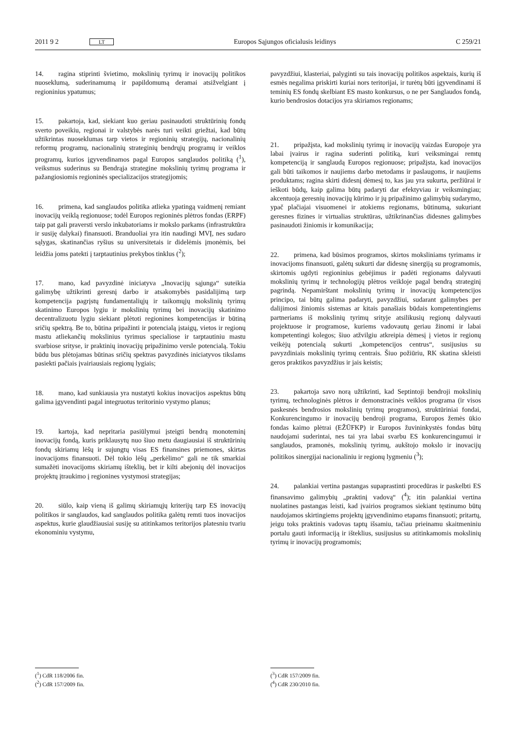2011 9 2 LT Europos Sąjungos oficialusis leidinys C 259/21
14. ragina stiprinti švietimo, mokslinių tyrimų ir inovacijų politikos nuoseklumą, suderinamumą ir papildomumą deramai atsižvelgiant į regioninius ypatumus;
15. pakartoja, kad, siekiant kuo geriau pasinaudoti struktūrinių fondų sverto poveikiu, regionai ir valstybės narės turi veikti griežtai, kad būtų užtikrintas nuoseklumas tarp vietos ir regioninių strategijų, nacionalinių reformų programų, nacionalinių strateginių bendrųjų programų ir veiklos programų, kurios įgyvendinamos pagal Europos sanglaudos politiką (<sup>1</sup>), veiksmus suderinus su Bendrąja strategine mokslinių tyrimų programa ir pažangiosiomis regioninės specializacijos strategijomis;
16. primena, kad sanglaudos politika atlieka ypatingą vaidmenį remiant inovacijų veiklą regionuose; todėl Europos regioninės plėtros fondas (ERPF) taip pat gali praversti verslo inkubatoriams ir mokslo parkams (infrastruktūra ir susiję dalykai) finansuoti. Branduoliai yra itin naudingi MVĮ, nes sudaro sąlygas, skatinančias ryšius su universitetais ir didelėmis įmonėmis, bei leidžia joms patekti į tarptautinius prekybos tinklus (<sup>2</sup>);
17. mano, kad pavyzdinė iniciatyva „Inovacijų sąjunga“ suteikia galimybę užtikrinti geresnį darbo ir atsakomybės pasidalijimą tarp kompetencija pagrįstų fundamentaliųjų ir taikomųjų mokslinių tyrimų skatinimo Europos lygiu ir mokslinių tyrimų bei inovacijų skatinimo decentralizuotu lygiu siekiant plėtoti regionines kompetencijas ir būtiną sričių spektrą. Be to, būtina pripažinti ir potencialą įstaigų, vietos ir regionų mastu atliekančių mokslinius tyrimus specialiose ir tarptautiniu mastu svarbiose srityse, ir praktinių inovacijų pripažinimo versle potencialą. Tokiu būdu bus plėtojamas būtinas sričių spektras pavyzdinės iniciatyvos tikslams pasiekti pačiais įvairiausiais regionų lygiais;
18. mano, kad sunkiausia yra nustatyti kokius inovacijos aspektus būtų galima įgyvendinti pagal integruotus teritorinio vystymo planus;
19. kartoja, kad nepritaria pasiūlymui įsteigti bendrą monoteminį inovacijų fondą, kuris priklausytų nuo šiuo metu daugiausiai iš struktūrinių fondų skiriamų lėšų ir sujungtų visas ES finansines priemones, skirtas inovacijoms finansuoti. Dėl tokio lėšų „perkėlimo“ gali ne tik smarkiai sumažėti inovacijoms skiriamų išteklių, bet ir kilti abejonių dėl inovacijos projektų įtraukimo į regionines vystymosi strategijas;
20. siūlo, kaip vieną iš galimų skiriamųjų kriterijų tarp ES inovacijų politikos ir sanglaudos, kad sanglaudos politika galėtų remti tuos inovacijos aspektus, kurie glaudžiausiai susiję su atitinkamos teritorijos platesniu tvariu ekonominiu vystymu,
(<sup>1</sup>) CdR 118/2006 fin.
(<sup>2</sup>) CdR 157/2009 fin.
pavyzdžiui, klasteriai, palyginti su tais inovacijų politikos aspektais, kurių iš esmės negalima priskirti kuriai nors teritorijai, ir turėtų būti įgyvendinami iš teminių ES fondų skelbiant ES masto konkursus, o ne per Sanglaudos fondą, kurio bendrosios dotacijos yra skiriamos regionams;
21. pripažįsta, kad mokslinių tyrimų ir inovacijų vaizdas Europoje yra labai įvairus ir ragina suderinti politiką, kuri veiksmingai remtų kompetenciją ir sanglaudą Europos regionuose; pripažįsta, kad inovacijos gali būti taikomos ir naujiems darbo metodams ir paslaugoms, ir naujiems produktams; ragina skirti didesnį dėmesį to, kas jau yra sukurta, peržiūrai ir ieškoti būdų, kaip galima būtų padaryti dar efektyviau ir veiksmingiau; akcentuoja geresnių inovacijų kūrimo ir jų pripažinimo galimybių sudarymo, ypač plačiajai visuomenei ir atokiems regionams, būtinumą, sukuriant geresnes fizines ir virtualias struktūras, užtikrinančias didesnes galimybes pasinaudoti žiniomis ir komunikacija;
22. primena, kad būsimos programos, skirtos moksliniams tyrimams ir inovacijoms finansuoti, galėtų sukurti dar didesnę sinergiją su programomis, skirtomis ugdyti regioninius gebėjimus ir padėti regionams dalyvauti mokslinių tyrimų ir technologijų plėtros veikloje pagal bendrą strateginį pagrindą. Nepamirštant mokslinių tyrimų ir inovacijų kompetencijos principo, tai būtų galima padaryti, pavyzdžiui, sudarant galimybes per dalijimosi žiniomis sistemas ar kitais panašiais būdais kompetentingiems partneriams iš mokslinių tyrimų srityje atsilikusių regionų dalyvauti projektuose ir programose, kuriems vadovautų geriau žinomi ir labai kompetentingi kolegos; šiuo atžvilgiu atkreipia dėmesį į vietos ir regionų veikėjų potencialą sukurti „kompetencijos centrus“, susijusius su pavyzdiniais mokslinių tyrimų centrais. Šiuo požiūriu, RK skatina skleisti geros praktikos pavyzdžius ir jais keistis;
23. pakartoja savo norą užtikrinti, kad Septintoji bendroji mokslinių tyrimų, technologinės plėtros ir demonstracinės veiklos programa (ir visos paskesnės bendrosios mokslinių tyrimų programos), struktūriniai fondai, Konkurencingumo ir inovacijų bendroji programa, Europos žemės ūkio fondas kaimo plėtrai (EŽŪFKP) ir Europos žuvininkystės fondas būtų naudojami suderintai, nes tai yra labai svarbu ES konkurencingumui ir sanglaudos, pramonės, mokslinių tyrimų, aukštojo mokslo ir inovacijų politikos sinergijai nacionaliniu ir regionų lygmeniu (<sup>3</sup>);
24. palankiai vertina pastangas supaprastinti procedūras ir paskelbti ES finansavimo galimybių „praktinį vadovą“ (<sup>4</sup>); itin palankiai vertina nuolatines pastangas leisti, kad įvairios programos siekiant tęstinumo būtų naudojamos skirtingiems projektų įgyvendinimo etapams finansuoti; pritartų, jeigu toks praktinis vadovas taptų išsamiu, tačiau prieinamu skaitmeniniu portalu gauti informaciją ir išteklius, susijusius su atitinkamomis mokslinių tyrimų ir inovacijų programomis;
(<sup>3</sup>) CdR 157/2009 fin.
(<sup>4</sup>) CdR 230/2010 fin.